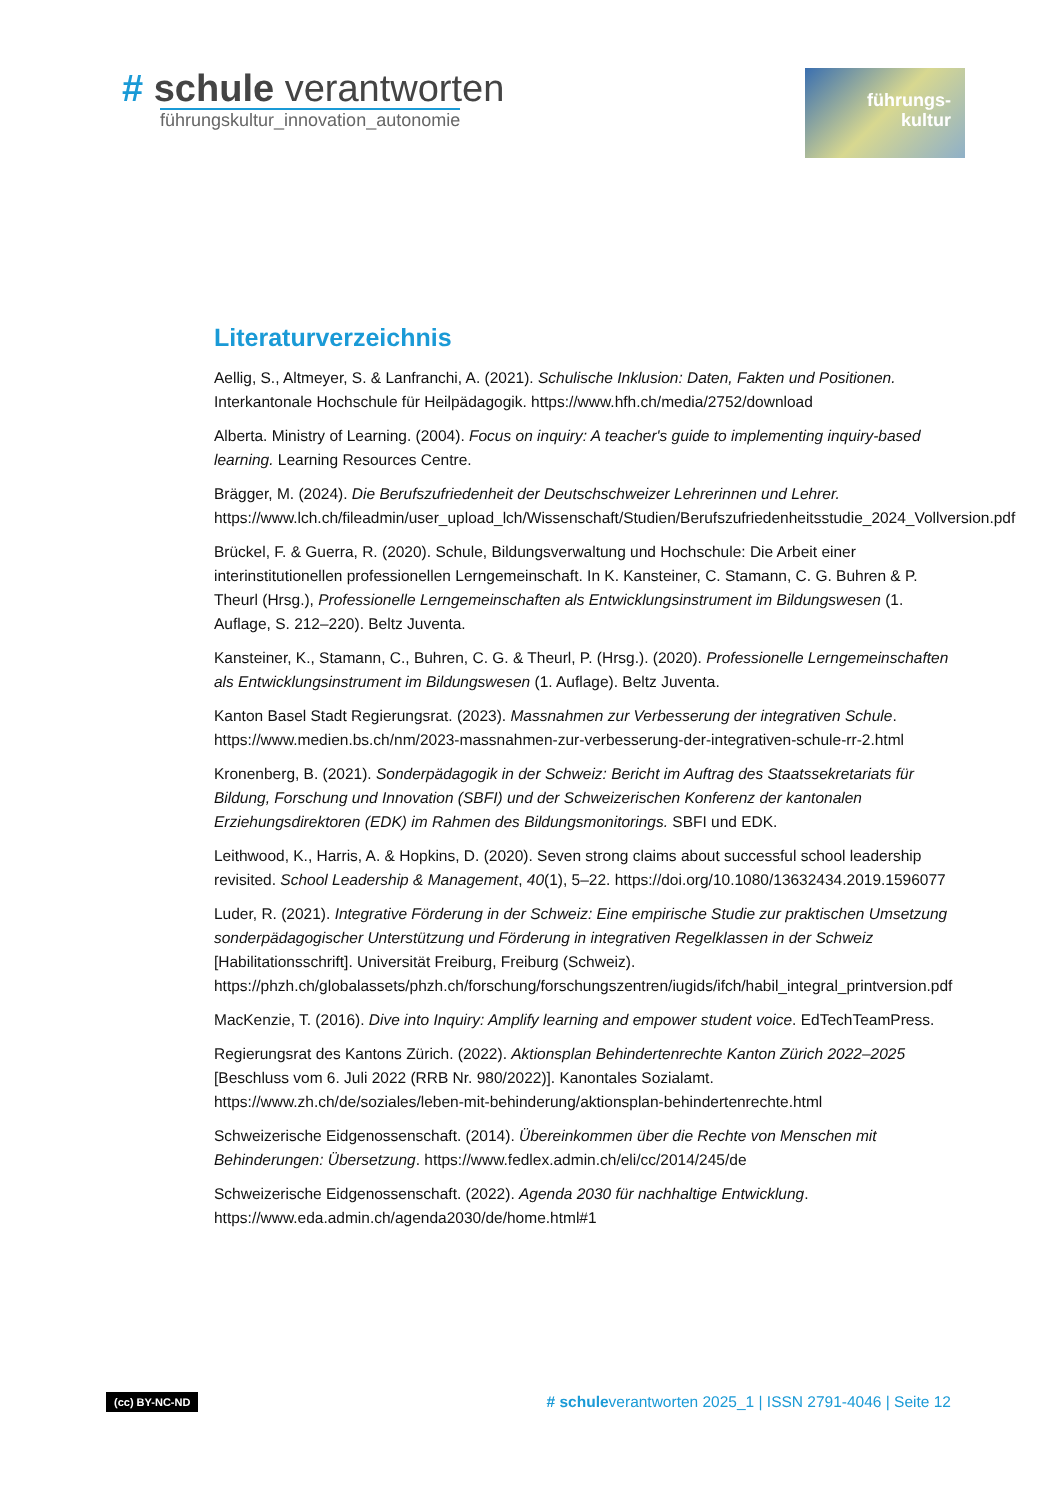# schule verantworten
führungskultur_innovation_autonomie
führungs-
kultur
Literaturverzeichnis
Aellig, S., Altmeyer, S. & Lanfranchi, A. (2021). Schulische Inklusion: Daten, Fakten und Positionen. Interkantonale Hochschule für Heilpädagogik. https://www.hfh.ch/media/2752/download
Alberta. Ministry of Learning. (2004). Focus on inquiry: A teacher's guide to implementing inquiry-based learning. Learning Resources Centre.
Brägger, M. (2024). Die Berufszufriedenheit der Deutschschweizer Lehrerinnen und Lehrer. https://www.lch.ch/fileadmin/user_upload_lch/Wissenschaft/Studien/Berufszufriedenheitsstudie_2024_Vollversion.pdf
Brückel, F. & Guerra, R. (2020). Schule, Bildungsverwaltung und Hochschule: Die Arbeit einer interinstitutionellen professionellen Lerngemeinschaft. In K. Kansteiner, C. Stamann, C. G. Buhren & P. Theurl (Hrsg.), Professionelle Lerngemeinschaften als Entwicklungsinstrument im Bildungswesen (1. Auflage, S. 212–220). Beltz Juventa.
Kansteiner, K., Stamann, C., Buhren, C. G. & Theurl, P. (Hrsg.). (2020). Professionelle Lerngemeinschaften als Entwicklungsinstrument im Bildungswesen (1. Auflage). Beltz Juventa.
Kanton Basel Stadt Regierungsrat. (2023). Massnahmen zur Verbesserung der integrativen Schule. https://www.medien.bs.ch/nm/2023-massnahmen-zur-verbesserung-der-integrativen-schule-rr-2.html
Kronenberg, B. (2021). Sonderpädagogik in der Schweiz: Bericht im Auftrag des Staatssekretariats für Bildung, Forschung und Innovation (SBFI) und der Schweizerischen Konferenz der kantonalen Erziehungsdirektoren (EDK) im Rahmen des Bildungsmonitorings. SBFI und EDK.
Leithwood, K., Harris, A. & Hopkins, D. (2020). Seven strong claims about successful school leadership revisited. School Leadership & Management, 40(1), 5–22. https://doi.org/10.1080/13632434.2019.1596077
Luder, R. (2021). Integrative Förderung in der Schweiz: Eine empirische Studie zur praktischen Umsetzung sonderpädagogischer Unterstützung und Förderung in integrativen Regelklassen in der Schweiz [Habilitationsschrift]. Universität Freiburg, Freiburg (Schweiz). https://phzh.ch/globalassets/phzh.ch/forschung/forschungszentren/iugids/ifch/habil_integral_printversion.pdf
MacKenzie, T. (2016). Dive into Inquiry: Amplify learning and empower student voice. EdTechTeamPress.
Regierungsrat des Kantons Zürich. (2022). Aktionsplan Behindertenrechte Kanton Zürich 2022–2025 [Beschluss vom 6. Juli 2022 (RRB Nr. 980/2022)]. Kanontales Sozialamt. https://www.zh.ch/de/soziales/leben-mit-behinderung/aktionsplan-behindertenrechte.html
Schweizerische Eidgenossenschaft. (2014). Übereinkommen über die Rechte von Menschen mit Behinderungen: Übersetzung. https://www.fedlex.admin.ch/eli/cc/2014/245/de
Schweizerische Eidgenossenschaft. (2022). Agenda 2030 für nachhaltige Entwicklung. https://www.eda.admin.ch/agenda2030/de/home.html#1
(cc) BY-NC-ND # schuleverantworten 2025_1 | ISSN 2791-4046 | Seite 12